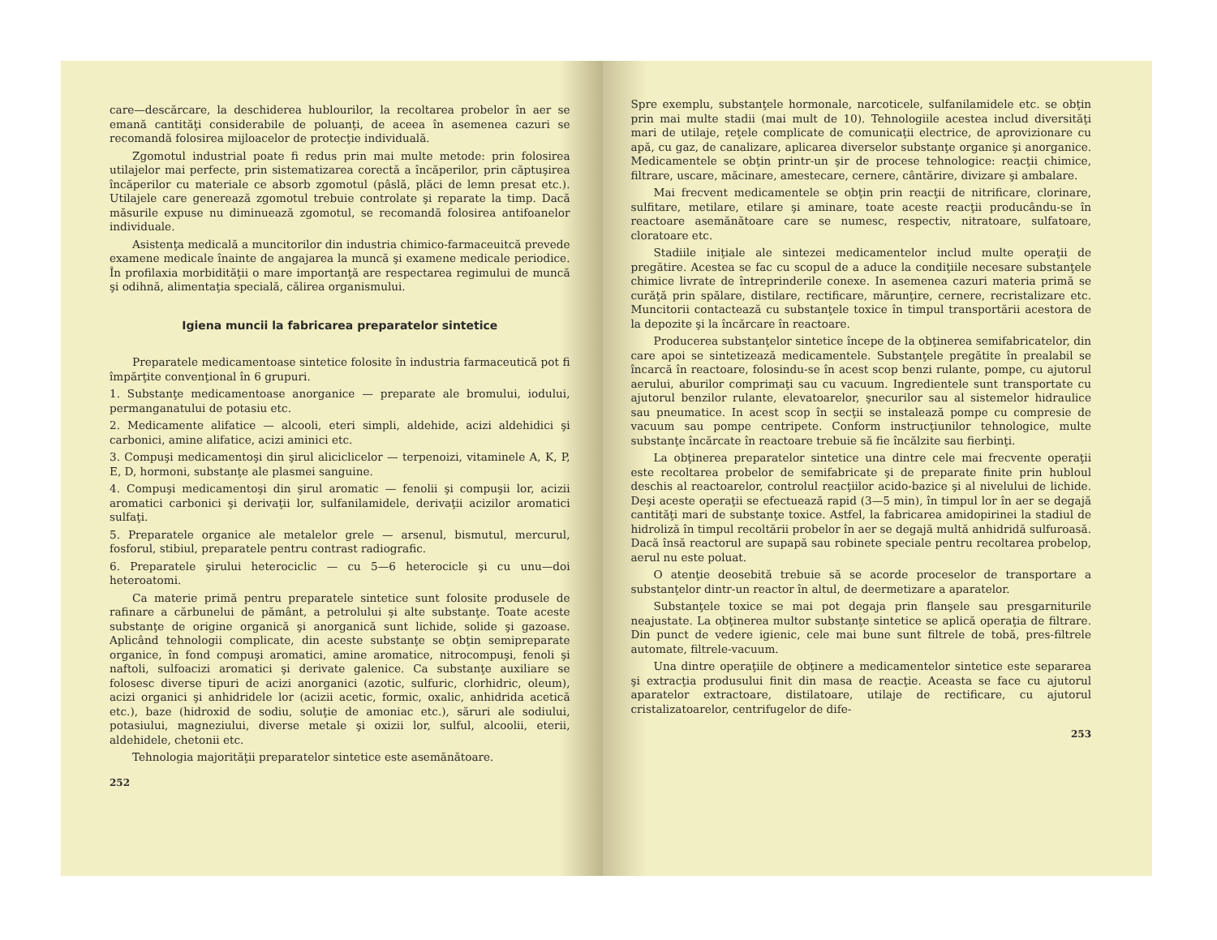care—descărcare, la deschiderea hublourilor, la recoltarea probelor în aer se emană cantităţi considerabile de poluanţi, de aceea în asemenea cazuri se recomandă folosirea mijloacelor de protecţie individuală.
Zgomotul industrial poate fi redus prin mai multe metode: prin folosirea utilajelor mai perfecte, prin sistematizarea corectă a încăperilor, prin căptuşirea încăperilor cu materiale ce absorb zgomotul (pâslă, plăci de lemn presat etc.). Utilajele care generează zgomotul trebuie controlate şi reparate la timp. Dacă măsurile expuse nu diminuează zgomotul, se recomandă folosirea antifoanelor individuale.
Asistenţa medicală a muncitorilor din industria chimico-farmaceuitcă prevede examene medicale înainte de angajarea la muncă şi examene medicale periodice. În profilaxia morbidităţii o mare importanţă are respectarea regimului de muncă şi odihnă, alimentaţia specială, călirea organismului.
Igiena muncii la fabricarea preparatelor sintetice
Preparatele medicamentoase sintetice folosite în industria farmaceutică pot fi împărţite convenţional în 6 grupuri.
1. Substanţe medicamentoase anorganice — preparate ale bromului, iodului, permanganatului de potasiu etc.
2. Medicamente alifatice — alcooli, eteri simpli, aldehide, acizi aldehidici şi carbonici, amine alifatice, acizi aminici etc.
3. Compuşi medicamentoşi din şirul aliciclicelor — terpenoizi, vitaminele A, K, P, E, D, hormoni, substanţe ale plasmei sanguine.
4. Compuşi medicamentoşi din şirul aromatic — fenolii şi compuşii lor, acizii aromatici carbonici şi derivaţii lor, sulfanilamidele, derivaţii acizilor aromatici sulfaţi.
5. Preparatele organice ale metalelor grele — arsenul, bismutul, mercurul, fosforul, stibiul, preparatele pentru contrast radiografic.
6. Preparatele şirului heterociclic — cu 5—6 heterocicle şi cu unu—doi heteroatomi.
Ca materie primă pentru preparatele sintetice sunt folosite produsele de rafinare a cărbunelui de pământ, a petrolului şi alte substanţe. Toate aceste substanţe de origine organică şi anorganică sunt lichide, solide şi gazoase. Aplicând tehnologii complicate, din aceste substanţe se obţin semipreparate organice, în fond compuşi aromatici, amine aromatice, nitrocompuşi, fenoli şi naftoli, sulfoacizi aromatici şi derivate galenice. Ca substanţe auxiliare se folosesc diverse tipuri de acizi anorganici (azotic, sulfuric, clorhidric, oleum), acizi organici şi anhidridele lor (acizii acetic, formic, oxalic, anhidrida acetică etc.), baze (hidroxid de sodiu, soluţie de amoniac etc.), săruri ale sodiului, potasiului, magneziului, diverse metale şi oxizii lor, sulful, alcoolii, eterii, aldehidele, chetonii etc.
Tehnologia majorităţii preparatelor sintetice este asemănătoare.
252
Spre exemplu, substanţele hormonale, narcoticele, sulfanilamidele etc. se obţin prin mai multe stadii (mai mult de 10). Tehnologiile acestea includ diversităţi mari de utilaje, reţele complicate de comunicaţii electrice, de aprovizionare cu apă, cu gaz, de canalizare, aplicarea diverselor substanţe organice şi anorganice. Medicamentele se obţin printr-un şir de procese tehnologice: reacţii chimice, filtrare, uscare, măcinare, amestecare, cernere, cântărire, divizare şi ambalare.
Mai frecvent medicamentele se obţin prin reacţii de nitrificare, clorinare, sulfitare, metilare, etilare şi aminare, toate aceste reacţii producându-se în reactoare asemănătoare care se numesc, respectiv, nitratoare, sulfatoare, cloratoare etc.
Stadiile iniţiale ale sintezei medicamentelor includ multe operaţii de pregătire. Acestea se fac cu scopul de a aduce la condiţiile necesare substanţele chimice livrate de întreprinderile conexe. In asemenea cazuri materia primă se curăţă prin spălare, distilare, rectificare, mărunţire, cernere, recristalizare etc. Muncitorii contactează cu substanţele toxice în timpul transportării acestora de la depozite şi la încărcare în reactoare.
Producerea substanţelor sintetice începe de la obţinerea semifabricatelor, din care apoi se sintetizează medicamentele. Substanţele pregătite în prealabil se încarcă în reactoare, folosindu-se în acest scop benzi rulante, pompe, cu ajutorul aerului, aburilor comprimaţi sau cu vacuum. Ingredientele sunt transportate cu ajutorul benzilor rulante, elevatoarelor, şnecurilor sau al sistemelor hidraulice sau pneumatice. In acest scop în secţii se instalează pompe cu compresie de vacuum sau pompe centripete. Conform instrucţiunilor tehnologice, multe substanţe încărcate în reactoare trebuie să fie încălzite sau fierbinţi.
La obţinerea preparatelor sintetice una dintre cele mai frecvente operaţii este recoltarea probelor de semifabricate şi de preparate finite prin hubloul deschis al reactoarelor, controlul reacţiilor acido-bazice şi al nivelului de lichide. Deşi aceste operaţii se efectuează rapid (3—5 min), în timpul lor în aer se degajă cantităţi mari de substanţe toxice. Astfel, la fabricarea amidopirinei la stadiul de hidroliză în timpul recoltării probelor în aer se degajă multă anhidridă sulfuroasă. Dacă însă reactorul are supapă sau robinete speciale pentru recoltarea probelop, aerul nu este poluat.
O atenţie deosebită trebuie să se acorde proceselor de transportare a substanţelor dintr-un reactor în altul, de deermetizare a aparatelor.
Substanţele toxice se mai pot degaja prin flanşele sau presgarniturile neajustate. La obţinerea multor substanţe sintetice se aplică operaţia de filtrare. Din punct de vedere igienic, cele mai bune sunt filtrele de tobă, pres-filtrele automate, filtrele-vacuum.
Una dintre operaţiile de obţinere a medicamentelor sintetice este separarea şi extracţia produsului finit din masa de reacţie. Aceasta se face cu ajutorul aparatelor extractoare, distilatoare, utilaje de rectificare, cu ajutorul cristalizatoarelor, centrifugelor de dife-
253